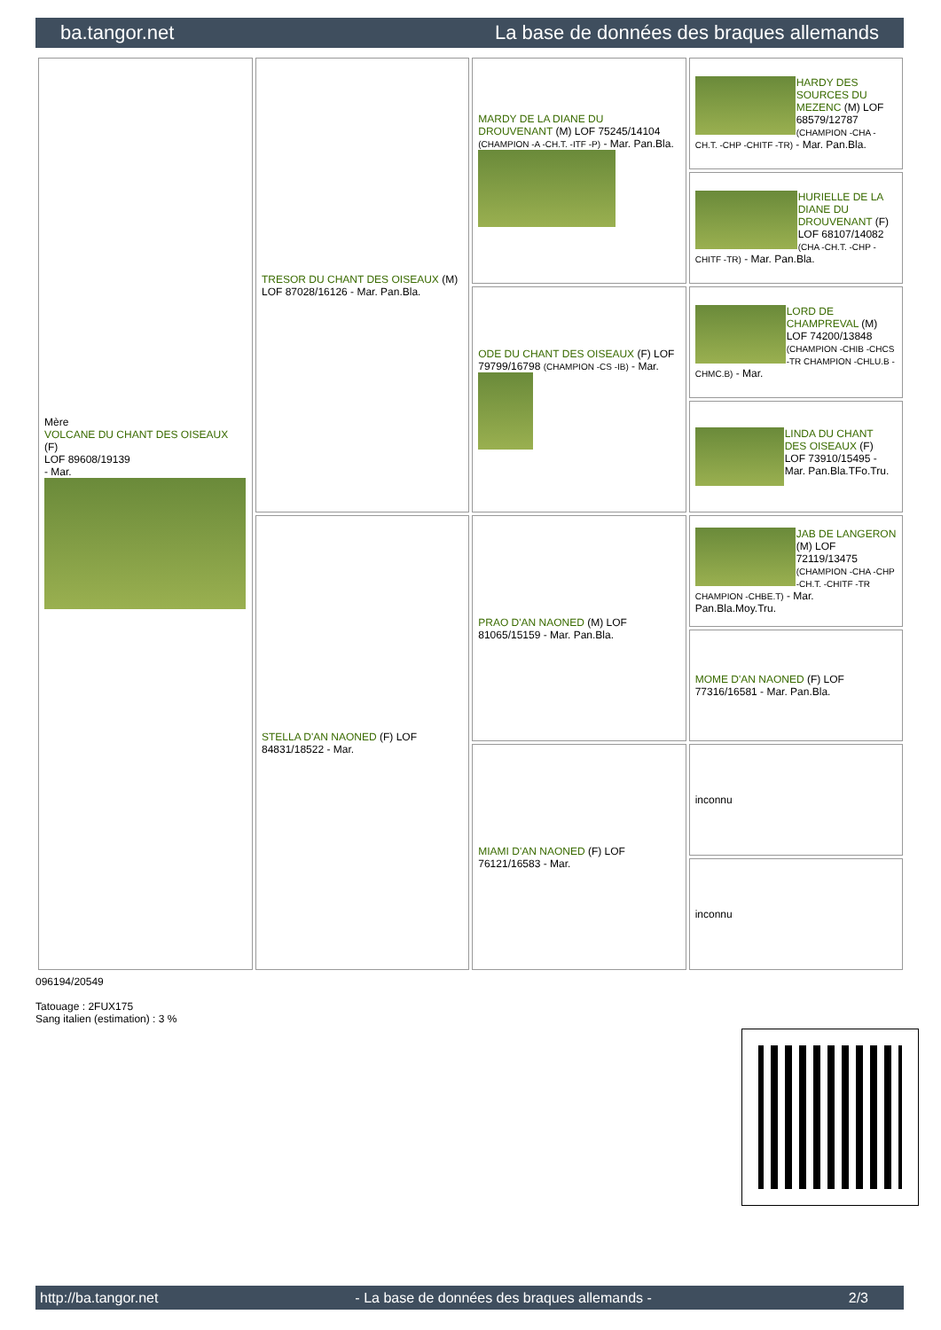ba.tangor.net La base de données des braques allemands
| Mère VOLCANE DU CHANT DES OISEAUX (F) LOF 89608/19139 - Mar. | TRESOR DU CHANT DES OISEAUX (M) LOF 87028/16126 - Mar. Pan.Bla. | MARDY DE LA DIANE DU DROUVENANT (M) LOF 75245/14104 (CHAMPION -A -CH.T. -ITF -P) - Mar. Pan.Bla. | HARDY DES SOURCES DU MEZENC (M) LOF 68579/12787 (CHAMPION -CHA -CH.T. -CHP -CHITF -TR) - Mar. Pan.Bla. |
| | | | HURIELLE DE LA DIANE DU DROUVENANT (F) LOF 68107/14082 (CHA -CH.T. -CHP -CHITF -TR) - Mar. Pan.Bla. |
| | | ODE DU CHANT DES OISEAUX (F) LOF 79799/16798 (CHAMPION -CS -IB) - Mar. | LORD DE CHAMPREVAL (M) LOF 74200/13848 (CHAMPION -CHIB -CHCS -TR CHAMPION -CHLU.B -CHMC.B) - Mar. |
| | | | LINDA DU CHANT DES OISEAUX (F) LOF 73910/15495 - Mar. Pan.Bla.TFo.Tru. |
| | STELLA D'AN NAONED (F) LOF 84831/18522 - Mar. | PRAO D'AN NAONED (M) LOF 81065/15159 - Mar. Pan.Bla. | JAB DE LANGERON (M) LOF 72119/13475 (CHAMPION -CHA -CHP -CH.T. -CHITF -TR CHAMPION -CHBE.T) - Mar. Pan.Bla.Moy.Tru. |
| | | | MOME D'AN NAONED (F) LOF 77316/16581 - Mar. Pan.Bla. |
| | | MIAMI D'AN NAONED (F) LOF 76121/16583 - Mar. | inconnu |
| | | | inconnu |
096194/20549
Tatouage : 2FUX175
Sang italien (estimation) : 3 %
http://ba.tangor.net - La base de données des braques allemands - 2/3